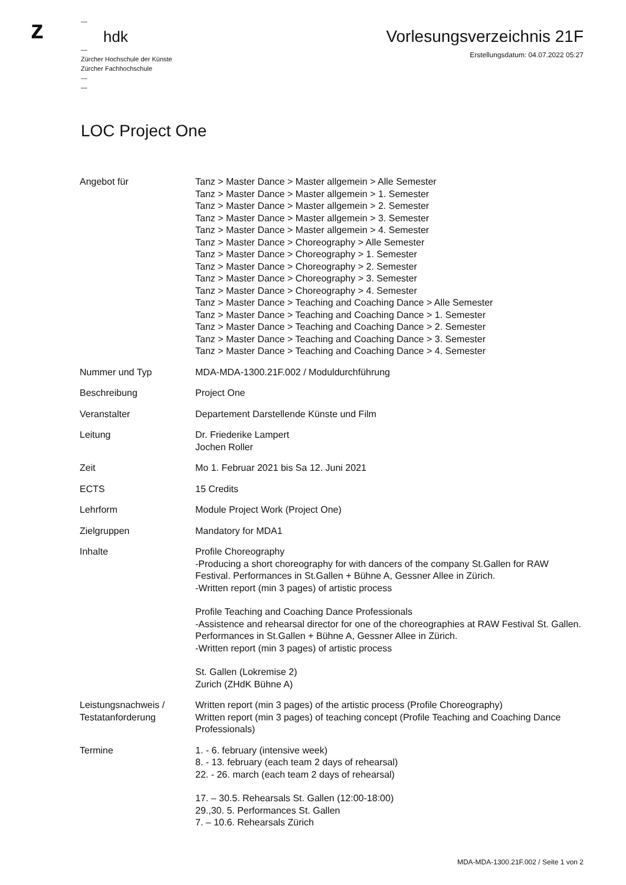z
—
hdk
—
Zürcher Hochschule der Künste
Zürcher Fachhochschule
—
—
Vorlesungsverzeichnis 21F
Erstellungsdatum: 04.07.2022 05:27
LOC Project One
| Angebot für | Tanz > Master Dance > Master allgemein > Alle Semester Tanz > Master Dance > Master allgemein > 1. Semester Tanz > Master Dance > Master allgemein > 2. Semester Tanz > Master Dance > Master allgemein > 3. Semester Tanz > Master Dance > Master allgemein > 4. Semester Tanz > Master Dance > Choreography > Alle Semester Tanz > Master Dance > Choreography > 1. Semester Tanz > Master Dance > Choreography > 2. Semester Tanz > Master Dance > Choreography > 3. Semester Tanz > Master Dance > Choreography > 4. Semester Tanz > Master Dance > Teaching and Coaching Dance > Alle Semester Tanz > Master Dance > Teaching and Coaching Dance > 1. Semester Tanz > Master Dance > Teaching and Coaching Dance > 2. Semester Tanz > Master Dance > Teaching and Coaching Dance > 3. Semester Tanz > Master Dance > Teaching and Coaching Dance > 4. Semester |
| Nummer und Typ | MDA-MDA-1300.21F.002 / Moduldurchführung |
| Beschreibung | Project One |
| Veranstalter | Departement Darstellende Künste und Film |
| Leitung | Dr. Friederike Lampert Jochen Roller |
| Zeit | Mo 1. Februar 2021 bis Sa 12. Juni 2021 |
| ECTS | 15 Credits |
| Lehrform | Module Project Work (Project One) |
| Zielgruppen | Mandatory for MDA1 |
| Inhalte | Profile Choreography -Producing a short choreography for with dancers of the company St.Gallen for RAW Festival. Performances in St.Gallen + Bühne A, Gessner Allee in Zürich. -Written report (min 3 pages) of artistic process Profile Teaching and Coaching Dance Professionals -Assistence and rehearsal director for one of the choreographies at RAW Festival St. Gallen. Performances in St.Gallen + Bühne A, Gessner Allee in Zürich. -Written report (min 3 pages) of artistic process St. Gallen (Lokremise 2) Zurich (ZHdK Bühne A) |
| Leistungsnachweis / Testatanforderung | Written report (min 3 pages) of the artistic process (Profile Choreography) Written report (min 3 pages) of teaching concept (Profile Teaching and Coaching Dance Professionals) |
| Termine | 1. - 6. february (intensive week) 8. - 13. february (each team 2 days of rehearsal) 22. - 26. march (each team 2 days of rehearsal) 17. – 30.5. Rehearsals St. Gallen (12:00-18:00) 29.,30. 5. Performances St. Gallen 7. – 10.6. Rehearsals Zürich |
MDA-MDA-1300.21F.002 / Seite 1 von 2